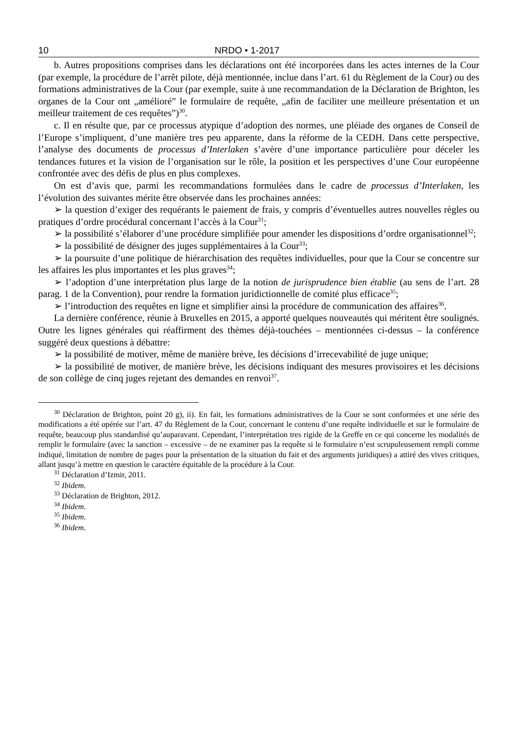10 NRDO • 1-2017
b. Autres propositions comprises dans les déclarations ont été incorporées dans les actes internes de la Cour (par exemple, la procédure de l’arrêt pilote, déjà mentionnée, inclue dans l’art. 61 du Règlement de la Cour) ou des formations administratives de la Cour (par exemple, suite à une recommandation de la Déclaration de Brighton, les organes de la Cour ont „amélioré” le formulaire de requête, „afin de faciliter une meilleure présentation et un meilleur traitement de ces requêtes”)<sup>30</sup>.
c. Il en résulte que, par ce processus atypique d’adoption des normes, une pléiade des organes de Conseil de l’Europe s’impliquent, d’une manière tres peu apparente, dans la réforme de la CEDH. Dans cette perspective, l’analyse des documents de processus d’Interlaken s’avère d’une importance particulière pour déceler les tendances futures et la vision de l’organisation sur le rôle, la position et les perspectives d’une Cour européenne confrontée avec des défis de plus en plus complexes.
On est d’avis que, parmi les recommandations formulées dans le cadre de processus d’Interlaken, les l’évolution des suivantes mérite être observée dans les prochaines années:
➢ la question d’exiger des requérants le paiement de frais, y compris d’éventuelles autres nouvelles règles ou pratiques d’ordre procédural concernant l’accès à la Cour<sup>31</sup>;
➢ la possibilité s’élaborer d’une procédure simplifiée pour amender les dispositions d’ordre organisationnel<sup>32</sup>;
➢ la possibilité de désigner des juges supplémentaires à la Cour<sup>33</sup>;
➢ la poursuite d’une politique de hiérarchisation des requêtes individuelles, pour que la Cour se concentre sur les affaires les plus importantes et les plus graves<sup>34</sup>;
➢ l’adoption d’une interprétation plus large de la notion de jurisprudence bien établie (au sens de l’art. 28 parag. 1 de la Convention), pour rendre la formation juridictionnelle de comité plus efficace<sup>35</sup>;
➢ l’introduction des requêtes en ligne et simplifier ainsi la procédure de communication des affaires<sup>36</sup>.
La dernière conférence, réunie à Bruxelles en 2015, a apporté quelques nouveautés qui méritent être soulignés. Outre les lignes générales qui réaffirment des thèmes déjà-touchées – mentionnées ci-dessus – la conférence suggéré deux questions à débattre:
➢ la possibilité de motiver, même de manière brève, les décisions d’irrecevabilité de juge unique;
➢ la possibilité de motiver, de manière brève, les décisions indiquant des mesures provisoires et les décisions de son collège de cinq juges rejetant des demandes en renvoi<sup>37</sup>.
<sup>30</sup> Déclaration de Brighton, point 20 g), ii). En fait, les formations administratives de la Cour se sont conformées et une série des modifications a été opérée sur l’art. 47 du Règlement de la Cour, concernant le contenu d’une requête individuelle et sur le formulaire de requête, beaucoup plus standardisé qu’auparavant. Cependant, l’interprétation tres rigide de la Greffe en ce qui concerne les modalités de remplir le formulaire (avec la sanction – excessive – de ne examiner pas la requête si le formulaire n’est scrupuleusement rempli comme indiqué, limitation de nombre de pages pour la présentation de la situation du fait et des arguments juridiques) a attiré des vives critiques, allant jusqu’à mettre en question le caractère équitable de la procédure à la Cour.
<sup>31</sup> Déclaration d’Izmir, 2011.
<sup>32</sup> Ibidem.
<sup>33</sup> Déclaration de Brighton, 2012.
<sup>34</sup> Ibidem.
<sup>35</sup> Ibidem.
<sup>36</sup> Ibidem.